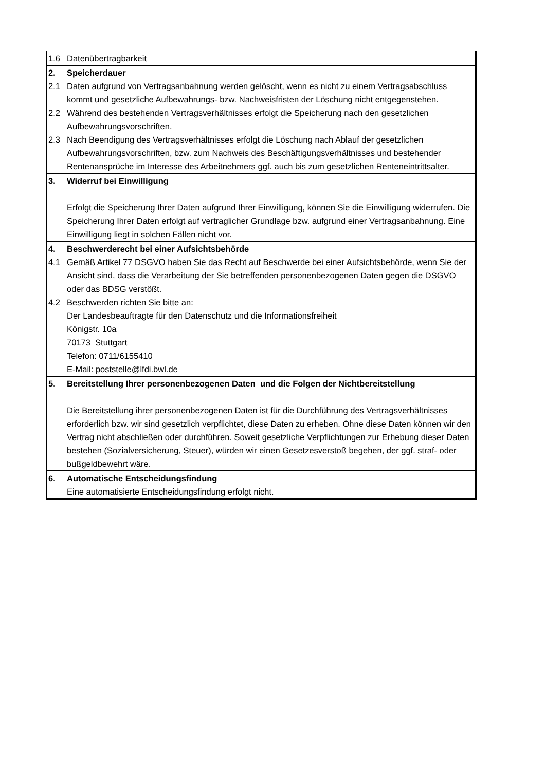| 1.6 | Datenübertragbarkeit |
| 2. | Speicherdauer |
| 2.1 | Daten aufgrund von Vertragsanbahnung werden gelöscht, wenn es nicht zu einem Vertragsabschluss kommt und gesetzliche Aufbewahrungs- bzw. Nachweisfristen der Löschung nicht entgegenstehen. |
| 2.2 | Während des bestehenden Vertragsverhältnisses erfolgt die Speicherung nach den gesetzlichen Aufbewahrungsvorschriften. |
| 2.3 | Nach Beendigung des Vertragsverhältnisses erfolgt die Löschung nach Ablauf der gesetzlichen Aufbewahrungsvorschriften, bzw. zum Nachweis des Beschäftigungsverhältnisses und bestehender Rentenansprüche im Interesse des Arbeitnehmers ggf. auch bis zum gesetzlichen Renteneintrittsalter. |
| 3. | Widerruf bei Einwilligung Erfolgt die Speicherung Ihrer Daten aufgrund Ihrer Einwilligung, können Sie die Einwilligung widerrufen. Die Speicherung Ihrer Daten erfolgt auf vertraglicher Grundlage bzw. aufgrund einer Vertragsanbahnung. Eine Einwilligung liegt in solchen Fällen nicht vor. |
| 4. | Beschwerderecht bei einer Aufsichtsbehörde |
| 4.1 | Gemäß Artikel 77 DSGVO haben Sie das Recht auf Beschwerde bei einer Aufsichtsbehörde, wenn Sie der Ansicht sind, dass die Verarbeitung der Sie betreffenden personenbezogenen Daten gegen die DSGVO oder das BDSG verstößt. |
| 4.2 | Beschwerden richten Sie bitte an: Der Landesbeauftragte für den Datenschutz und die Informationsfreiheit Königstr. 10a 70173 Stuttgart Telefon: 0711/6155410 E-Mail: poststelle@lfdi.bwl.de |
| 5. | Bereitstellung Ihrer personenbezogenen Daten und die Folgen der Nichtbereitstellung Die Bereitstellung ihrer personenbezogenen Daten ist für die Durchführung des Vertragsverhältnisses erforderlich bzw. wir sind gesetzlich verpflichtet, diese Daten zu erheben. Ohne diese Daten können wir den Vertrag nicht abschließen oder durchführen. Soweit gesetzliche Verpflichtungen zur Erhebung dieser Daten bestehen (Sozialversicherung, Steuer), würden wir einen Gesetzesverstoß begehen, der ggf. straf- oder bußgeldbewehrt wäre. |
| 6. | Automatische Entscheidungsfindung Eine automatisierte Entscheidungsfindung erfolgt nicht. |